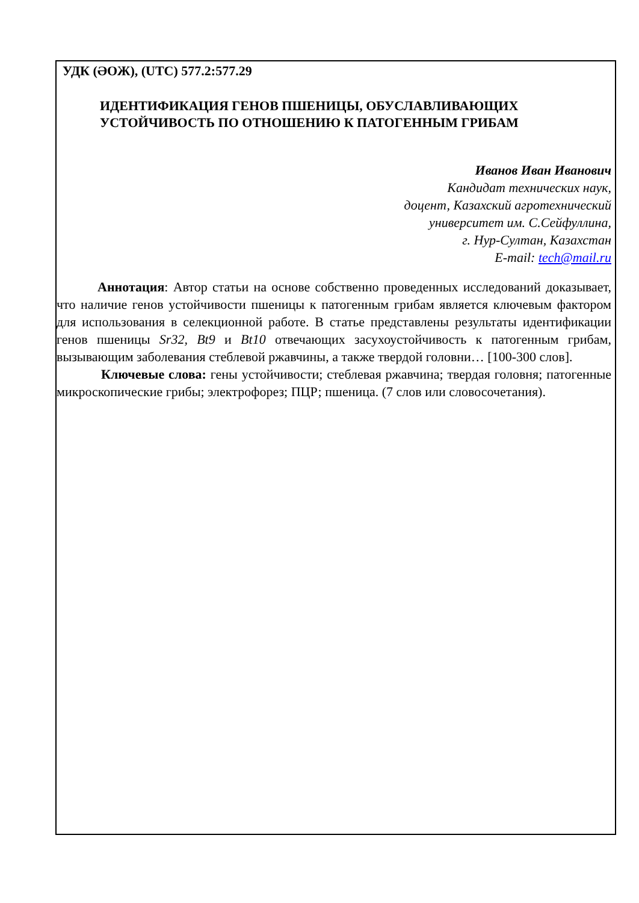УДК (ӘОЖ), (UTC) 577.2:577.29
ИДЕНТИФИКАЦИЯ ГЕНОВ ПШЕНИЦЫ, ОБУСЛАВЛИВАЮЩИХ
УСТОЙЧИВОСТЬ ПО ОТНОШЕНИЮ К ПАТОГЕННЫМ ГРИБАМ
Иванов Иван Иванович
Кандидат технических наук,
доцент, Казахский агротехнический
университет им. С.Сейфуллина,
г. Нур-Султан, Казахстан
E-mail: tech@mail.ru
Аннотация: Автор статьи на основе собственно проведенных исследований доказывает, что наличие генов устойчивости пшеницы к патогенным грибам является ключевым фактором для использования в селекционной работе. В статье представлены результаты идентификации генов пшеницы Sr32, Bt9 и Bt10 отвечающих засухоустойчивость к патогенным грибам, вызывающим заболевания стеблевой ржавчины, а также твердой головни… [100-300 слов].
Ключевые слова: гены устойчивости; стеблевая ржавчина; твердая головня; патогенные микроскопические грибы; электрофорез; ПЦР; пшеница. (7 слов или словосочетания).